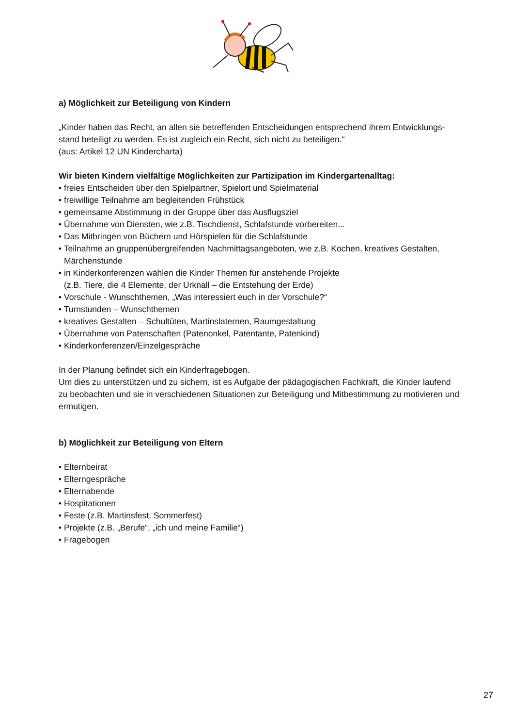a) Möglichkeit zur Beteiligung von Kindern
„Kinder haben das Recht, an allen sie betreffenden Entscheidungen entsprechend ihrem Entwicklungs-stand beteiligt zu werden. Es ist zugleich ein Recht, sich nicht zu beteiligen.“
(aus: Artikel 12 UN Kindercharta)
Wir bieten Kindern vielfältige Möglichkeiten zur Partizipation im Kindergartenalltag:
• freies Entscheiden über den Spielpartner, Spielort und Spielmaterial
• freiwillige Teilnahme am begleitenden Frühstück
• gemeinsame Abstimmung in der Gruppe über das Ausflugsziel
• Übernahme von Diensten, wie z.B. Tischdienst, Schlafstunde vorbereiten...
• Das Mitbringen von Büchern und Hörspielen für die Schlafstunde
• Teilnahme an gruppenübergreifenden Nachmittagsangeboten, wie z.B. Kochen, kreatives Gestalten,
Märchenstunde
• in Kinderkonferenzen wählen die Kinder Themen für anstehende Projekte
(z.B. Tiere, die 4 Elemente, der Urknall – die Entstehung der Erde)
• Vorschule - Wunschthemen, „Was interessiert euch in der Vorschule?“
• Turnstunden – Wunschthemen
• kreatives Gestalten – Schultüten, Martinslaternen, Raumgestaltung
• Übernahme von Patenschaften (Patenonkel, Patentante, Patenkind)
• Kinderkonferenzen/Einzelgespräche
In der Planung befindet sich ein Kinderfragebogen.
Um dies zu unterstützen und zu sichern, ist es Aufgabe der pädagogischen Fachkraft, die Kinder laufend zu beobachten und sie in verschiedenen Situationen zur Beteiligung und Mitbestimmung zu motivieren und ermutigen.
b) Möglichkeit zur Beteiligung von Eltern
• Elternbeirat
• Elterngespräche
• Elternabende
• Hospitationen
• Feste (z.B. Martinsfest, Sommerfest)
• Projekte (z.B. „Berufe“, „ich und meine Familie“)
• Fragebogen
27